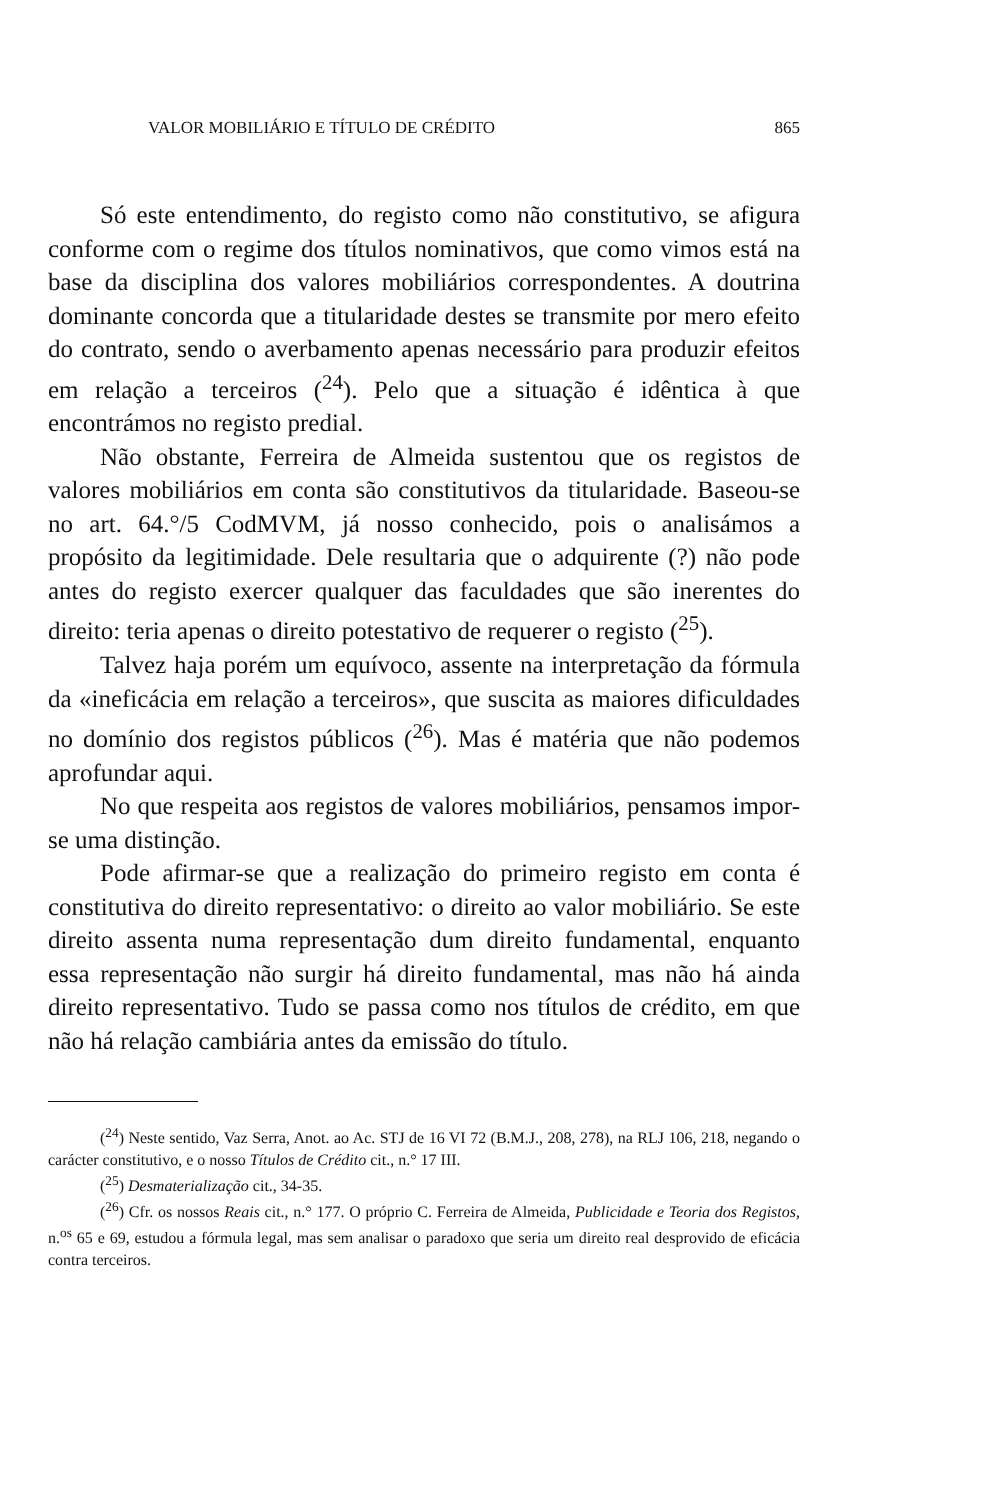VALOR MOBILIÁRIO E TÍTULO DE CRÉDITO 865
Só este entendimento, do registo como não constitutivo, se afigura conforme com o regime dos títulos nominativos, que como vimos está na base da disciplina dos valores mobiliários correspondentes. A doutrina dominante concorda que a titularidade destes se transmite por mero efeito do contrato, sendo o averbamento apenas necessário para produzir efeitos em relação a terceiros (<sup>24</sup>). Pelo que a situação é idêntica à que encontrámos no registo predial.
Não obstante, Ferreira de Almeida sustentou que os registos de valores mobiliários em conta são constitutivos da titularidade. Baseou-se no art. 64.°/5 CodMVM, já nosso conhecido, pois o analisámos a propósito da legitimidade. Dele resultaria que o adquirente (?) não pode antes do registo exercer qualquer das faculdades que são inerentes do direito: teria apenas o direito potestativo de requerer o registo (<sup>25</sup>).
Talvez haja porém um equívoco, assente na interpretação da fórmula da «ineficácia em relação a terceiros», que suscita as maiores dificuldades no domínio dos registos públicos (<sup>26</sup>). Mas é matéria que não podemos aprofundar aqui.
No que respeita aos registos de valores mobiliários, pensamos impor-se uma distinção.
Pode afirmar-se que a realização do primeiro registo em conta é constitutiva do direito representativo: o direito ao valor mobiliário. Se este direito assenta numa representação dum direito fundamental, enquanto essa representação não surgir há direito fundamental, mas não há ainda direito representativo. Tudo se passa como nos títulos de crédito, em que não há relação cambiária antes da emissão do título.
(<sup>24</sup>) Neste sentido, Vaz Serra, Anot. ao Ac. STJ de 16 VI 72 (B.M.J., 208, 278), na RLJ 106, 218, negando o carácter constitutivo, e o nosso Títulos de Crédito cit., n.° 17 III.
(<sup>25</sup>) Desmaterialização cit., 34-35.
(<sup>26</sup>) Cfr. os nossos Reais cit., n.° 177. O próprio C. Ferreira de Almeida, Publicidade e Teoria dos Registos, n.<sup>os</sup> 65 e 69, estudou a fórmula legal, mas sem analisar o paradoxo que seria um direito real desprovido de eficácia contra terceiros.